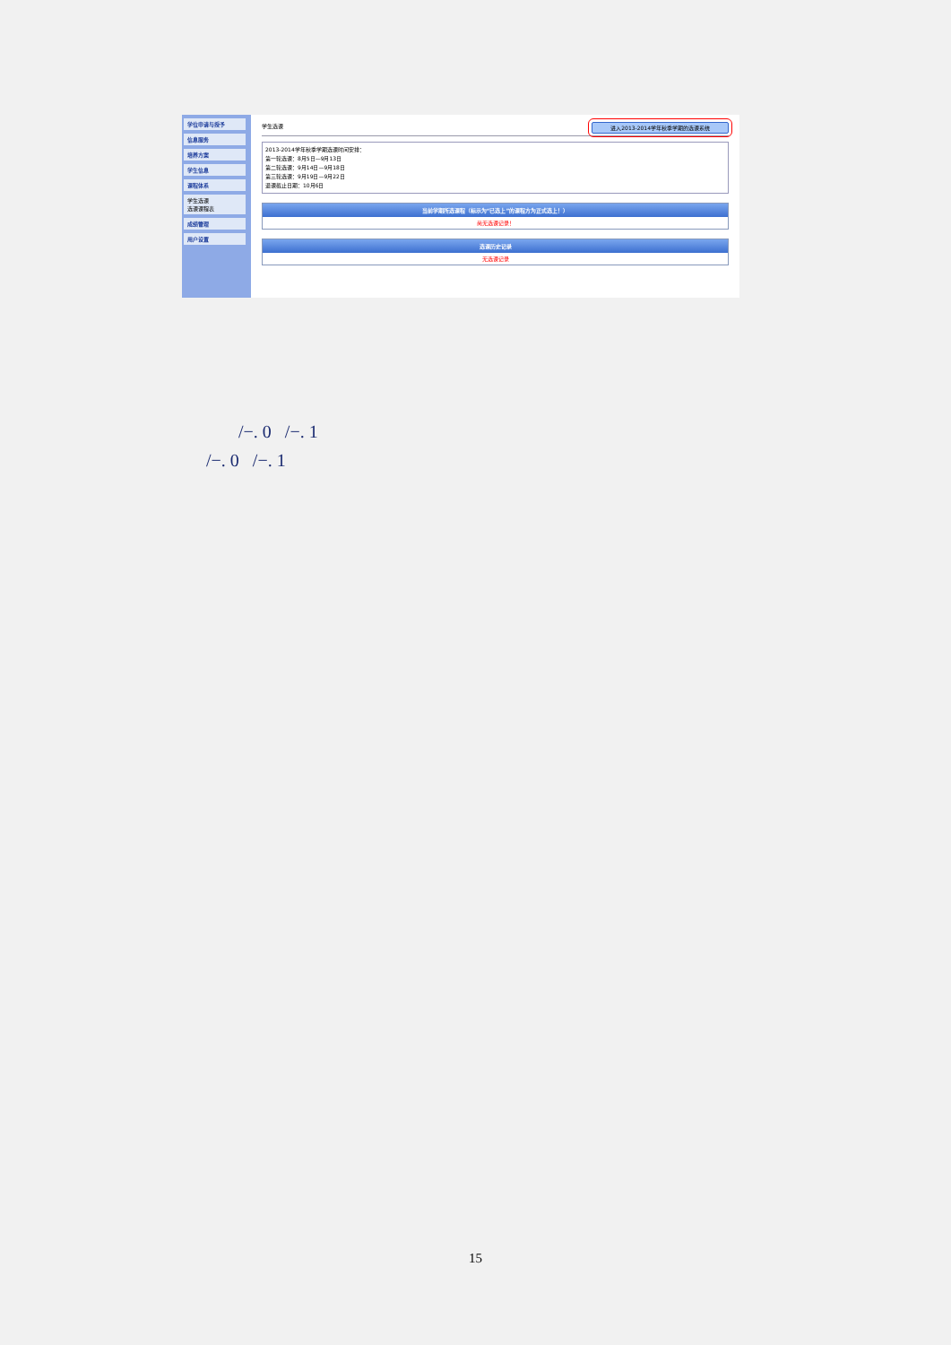学位申请与授予
信息服务
培养方案
学生信息
课程体系
学生选课
选课课程表
成绩管理
用户设置
学生选课 进入2013-2014学年秋季学期的选课系统
2013-2014学年秋季学期选课时间安排：
第一轮选课：8月5日—9月13日
第二轮选课：9月14日—9月18日
第三轮选课：9月19日—9月22日
退课截止日期：10月6日
当前学期所选课程（标示为“已选上”的课程方为正式选上！）
尚无选课记录！
选课历史记录
无选课记录
/−. 0 /−. 1
/−. 0 /−. 1
15